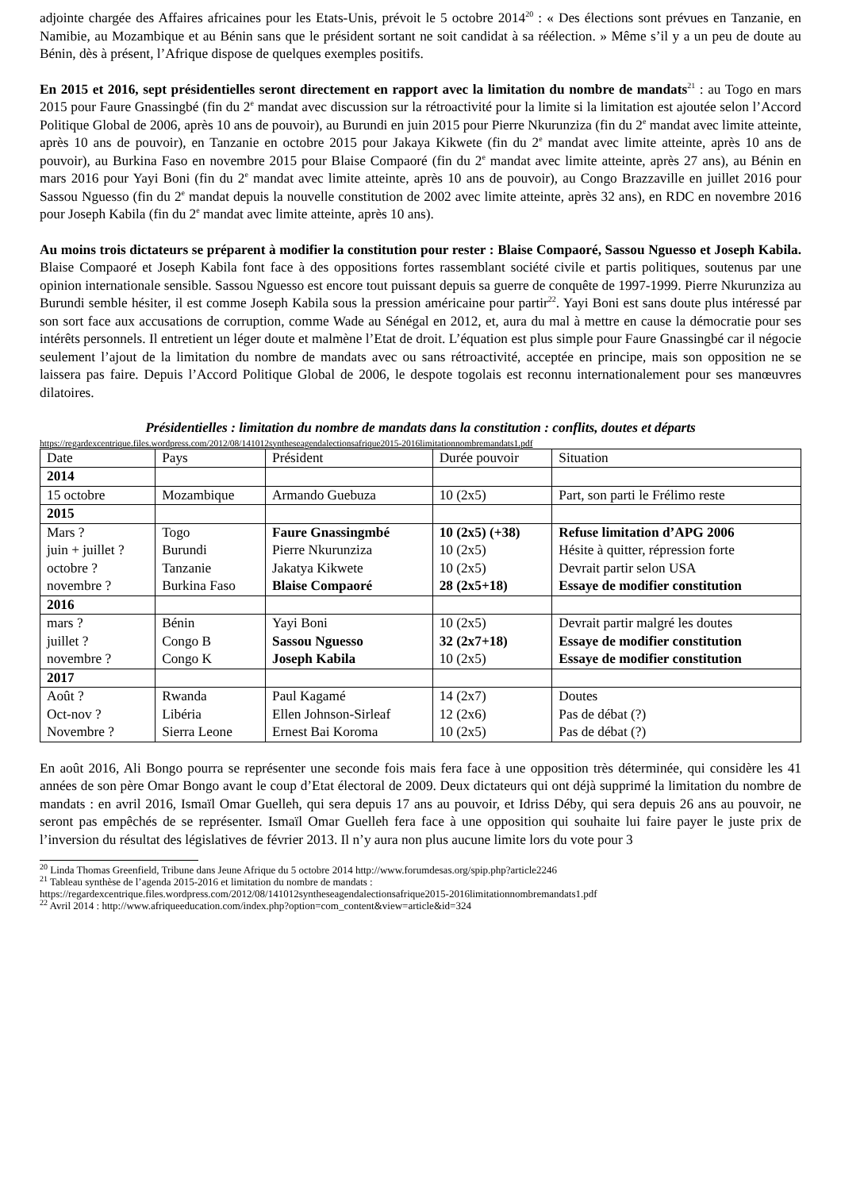adjointe chargée des Affaires africaines pour les Etats-Unis, prévoit le 5 octobre 2014<sup>20</sup> : « Des élections sont prévues en Tanzanie, en Namibie, au Mozambique et au Bénin sans que le président sortant ne soit candidat à sa réélection. » Même s’il y a un peu de doute au Bénin, dès à présent, l’Afrique dispose de quelques exemples positifs.
En 2015 et 2016, sept présidentielles seront directement en rapport avec la limitation du nombre de mandats<sup>21</sup> : au Togo en mars 2015 pour Faure Gnassingbé (fin du 2<sup>e</sup> mandat avec discussion sur la rétroactivité pour la limite si la limitation est ajoutée selon l’Accord Politique Global de 2006, après 10 ans de pouvoir), au Burundi en juin 2015 pour Pierre Nkurunziza (fin du 2<sup>e</sup> mandat avec limite atteinte, après 10 ans de pouvoir), en Tanzanie en octobre 2015 pour Jakaya Kikwete (fin du 2<sup>e</sup> mandat avec limite atteinte, après 10 ans de pouvoir), au Burkina Faso en novembre 2015 pour Blaise Compaoré (fin du 2<sup>e</sup> mandat avec limite atteinte, après 27 ans), au Bénin en mars 2016 pour Yayi Boni (fin du 2<sup>e</sup> mandat avec limite atteinte, après 10 ans de pouvoir), au Congo Brazzaville en juillet 2016 pour Sassou Nguesso (fin du 2<sup>e</sup> mandat depuis la nouvelle constitution de 2002 avec limite atteinte, après 32 ans), en RDC en novembre 2016 pour Joseph Kabila (fin du 2<sup>e</sup> mandat avec limite atteinte, après 10 ans).
Au moins trois dictateurs se préparent à modifier la constitution pour rester : Blaise Compaoré, Sassou Nguesso et Joseph Kabila. Blaise Compaoré et Joseph Kabila font face à des oppositions fortes rassemblant société civile et partis politiques, soutenus par une opinion internationale sensible. Sassou Nguesso est encore tout puissant depuis sa guerre de conquête de 1997-1999. Pierre Nkurunziza au Burundi semble hésiter, il est comme Joseph Kabila sous la pression américaine pour partir<sup>22</sup>. Yayi Boni est sans doute plus intéressé par son sort face aux accusations de corruption, comme Wade au Sénégal en 2012, et, aura du mal à mettre en cause la démocratie pour ses intérêts personnels. Il entretient un léger doute et malmène l’Etat de droit. L’équation est plus simple pour Faure Gnassingbé car il négocie seulement l’ajout de la limitation du nombre de mandats avec ou sans rétroactivité, acceptée en principe, mais son opposition ne se laissera pas faire. Depuis l’Accord Politique Global de 2006, le despote togolais est reconnu internationalement pour ses manœuvres dilatoires.
Présidentielles : limitation du nombre de mandats dans la constitution : conflits, doutes et départs
https://regardexcentrique.files.wordpress.com/2012/08/141012syntheseagendalectionsafrique2015-2016limitationnombremandats1.pdf
| Date | Pays | Président | Durée pouvoir | Situation |
| 2014 | | | | |
| 15 octobre | Mozambique | Armando Guebuza | 10 (2x5) | Part, son parti le Frélimo reste |
| 2015 | | | | |
| Mars ? | Togo | Faure Gnassingmbé | 10 (2x5) (+38) | Refuse limitation d’APG 2006 |
| juin + juillet ? | Burundi | Pierre Nkurunziza | 10 (2x5) | Hésite à quitter, répression forte |
| octobre ? | Tanzanie | Jakatya Kikwete | 10 (2x5) | Devrait partir selon USA |
| novembre ? | Burkina Faso | Blaise Compaoré | 28 (2x5+18) | Essaye de modifier constitution |
| 2016 | | | | |
| mars ? | Bénin | Yayi Boni | 10 (2x5) | Devrait partir malgré les doutes |
| juillet ? | Congo B | Sassou Nguesso | 32 (2x7+18) | Essaye de modifier constitution |
| novembre ? | Congo K | Joseph Kabila | 10 (2x5) | Essaye de modifier constitution |
| 2017 | | | | |
| Août ? | Rwanda | Paul Kagamé | 14 (2x7) | Doutes |
| Oct-nov ? | Libéria | Ellen Johnson-Sirleaf | 12 (2x6) | Pas de débat (?) |
| Novembre ? | Sierra Leone | Ernest Bai Koroma | 10 (2x5) | Pas de débat (?) |
En août 2016, Ali Bongo pourra se représenter une seconde fois mais fera face à une opposition très déterminée, qui considère les 41 années de son père Omar Bongo avant le coup d’Etat électoral de 2009. Deux dictateurs qui ont déjà supprimé la limitation du nombre de mandats : en avril 2016, Ismaïl Omar Guelleh, qui sera depuis 17 ans au pouvoir, et Idriss Déby, qui sera depuis 26 ans au pouvoir, ne seront pas empêchés de se représenter. Ismaïl Omar Guelleh fera face à une opposition qui souhaite lui faire payer le juste prix de l’inversion du résultat des législatives de février 2013. Il n’y aura non plus aucune limite lors du vote pour 3
<sup>20</sup> Linda Thomas Greenfield, Tribune dans Jeune Afrique du 5 octobre 2014 http://www.forumdesas.org/spip.php?article2246
<sup>21</sup> Tableau synthèse de l’agenda 2015-2016 et limitation du nombre de mandats :
https://regardexcentrique.files.wordpress.com/2012/08/141012syntheseagendalectionsafrique2015-2016limitationnombremandats1.pdf
<sup>22</sup> Avril 2014 : http://www.afriqueeducation.com/index.php?option=com_content&view=article&id=324